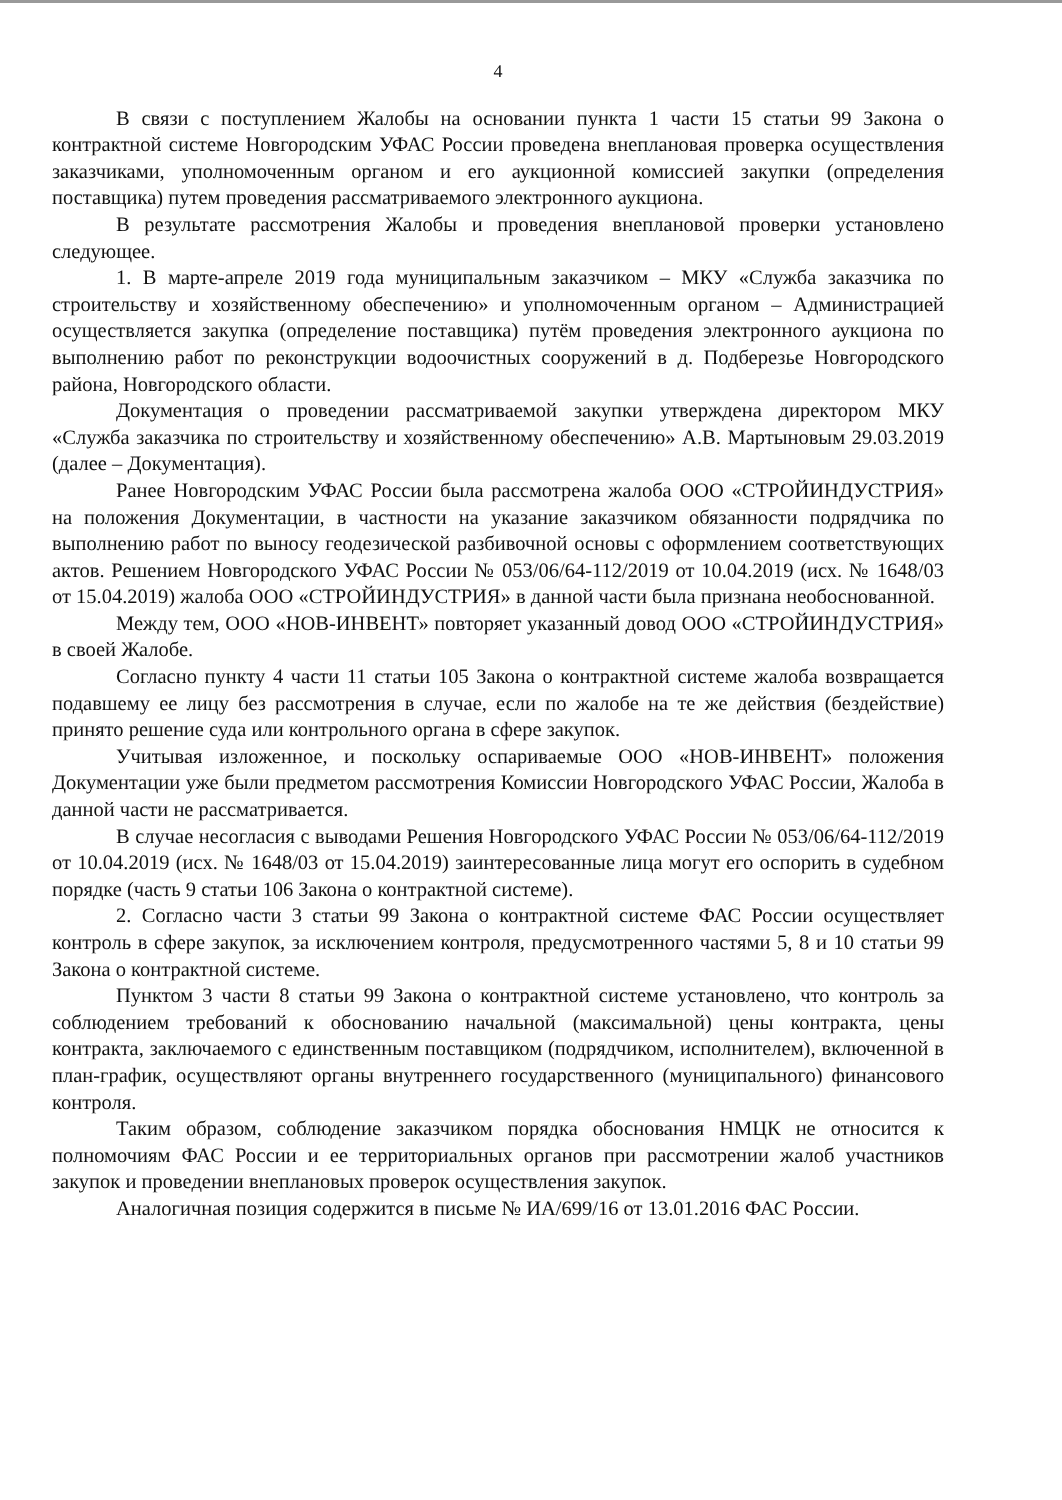4
В связи с поступлением Жалобы на основании пункта 1 части 15 статьи 99 Закона о контрактной системе Новгородским УФАС России проведена внеплановая проверка осуществления заказчиками, уполномоченным органом и его аукционной комиссией закупки (определения поставщика) путем проведения рассматриваемого электронного аукциона.
В результате рассмотрения Жалобы и проведения внеплановой проверки установлено следующее.
1. В марте-апреле 2019 года муниципальным заказчиком – МКУ «Служба заказчика по строительству и хозяйственному обеспечению» и уполномоченным органом – Администрацией осуществляется закупка (определение поставщика) путём проведения электронного аукциона по выполнению работ по реконструкции водоочистных сооружений в д. Подберезье Новгородского района, Новгородского области.
Документация о проведении рассматриваемой закупки утверждена директором МКУ «Служба заказчика по строительству и хозяйственному обеспечению» А.В. Мартыновым 29.03.2019 (далее – Документация).
Ранее Новгородским УФАС России была рассмотрена жалоба ООО «СТРОЙИНДУСТРИЯ» на положения Документации, в частности на указание заказчиком обязанности подрядчика по выполнению работ по выносу геодезической разбивочной основы с оформлением соответствующих актов. Решением Новгородского УФАС России № 053/06/64-112/2019 от 10.04.2019 (исх. № 1648/03 от 15.04.2019) жалоба ООО «СТРОЙИНДУСТРИЯ» в данной части была признана необоснованной.
Между тем, ООО «НОВ-ИНВЕНТ» повторяет указанный довод ООО «СТРОЙИНДУСТРИЯ» в своей Жалобе.
Согласно пункту 4 части 11 статьи 105 Закона о контрактной системе жалоба возвращается подавшему ее лицу без рассмотрения в случае, если по жалобе на те же действия (бездействие) принято решение суда или контрольного органа в сфере закупок.
Учитывая изложенное, и поскольку оспариваемые ООО «НОВ-ИНВЕНТ» положения Документации уже были предметом рассмотрения Комиссии Новгородского УФАС России, Жалоба в данной части не рассматривается.
В случае несогласия с выводами Решения Новгородского УФАС России № 053/06/64-112/2019 от 10.04.2019 (исх. № 1648/03 от 15.04.2019) заинтересованные лица могут его оспорить в судебном порядке (часть 9 статьи 106 Закона о контрактной системе).
2. Согласно части 3 статьи 99 Закона о контрактной системе ФАС России осуществляет контроль в сфере закупок, за исключением контроля, предусмотренного частями 5, 8 и 10 статьи 99 Закона о контрактной системе.
Пунктом 3 части 8 статьи 99 Закона о контрактной системе установлено, что контроль за соблюдением требований к обоснованию начальной (максимальной) цены контракта, цены контракта, заключаемого с единственным поставщиком (подрядчиком, исполнителем), включенной в план-график, осуществляют органы внутреннего государственного (муниципального) финансового контроля.
Таким образом, соблюдение заказчиком порядка обоснования НМЦК не относится к полномочиям ФАС России и ее территориальных органов при рассмотрении жалоб участников закупок и проведении внеплановых проверок осуществления закупок.
Аналогичная позиция содержится в письме № ИА/699/16 от 13.01.2016 ФАС России.